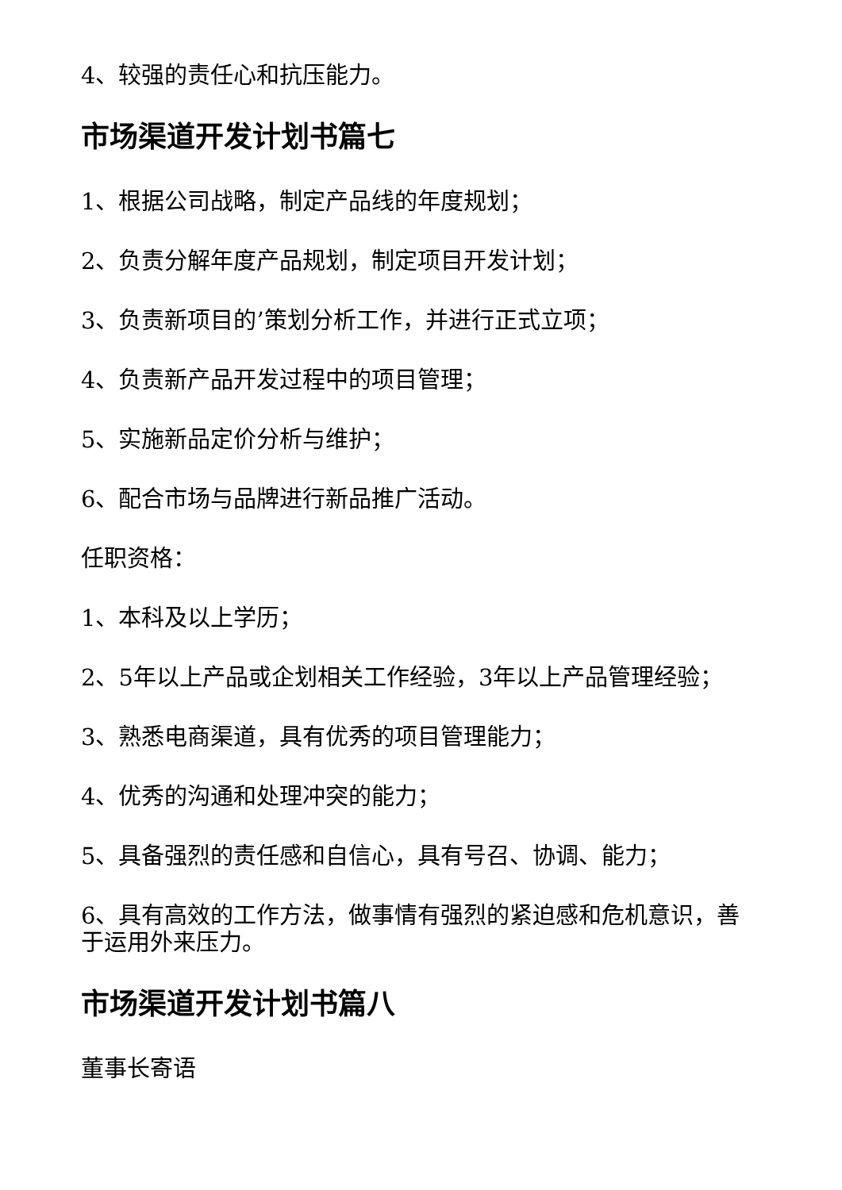4、较强的责任心和抗压能力。
市场渠道开发计划书篇七
1、根据公司战略，制定产品线的年度规划；
2、负责分解年度产品规划，制定项目开发计划；
3、负责新项目的’策划分析工作，并进行正式立项；
4、负责新产品开发过程中的项目管理；
5、实施新品定价分析与维护；
6、配合市场与品牌进行新品推广活动。
任职资格：
1、本科及以上学历；
2、5年以上产品或企划相关工作经验，3年以上产品管理经验；
3、熟悉电商渠道，具有优秀的项目管理能力；
4、优秀的沟通和处理冲突的能力；
5、具备强烈的责任感和自信心，具有号召、协调、能力；
6、具有高效的工作方法，做事情有强烈的紧迫感和危机意识，善于运用外来压力。
市场渠道开发计划书篇八
董事长寄语